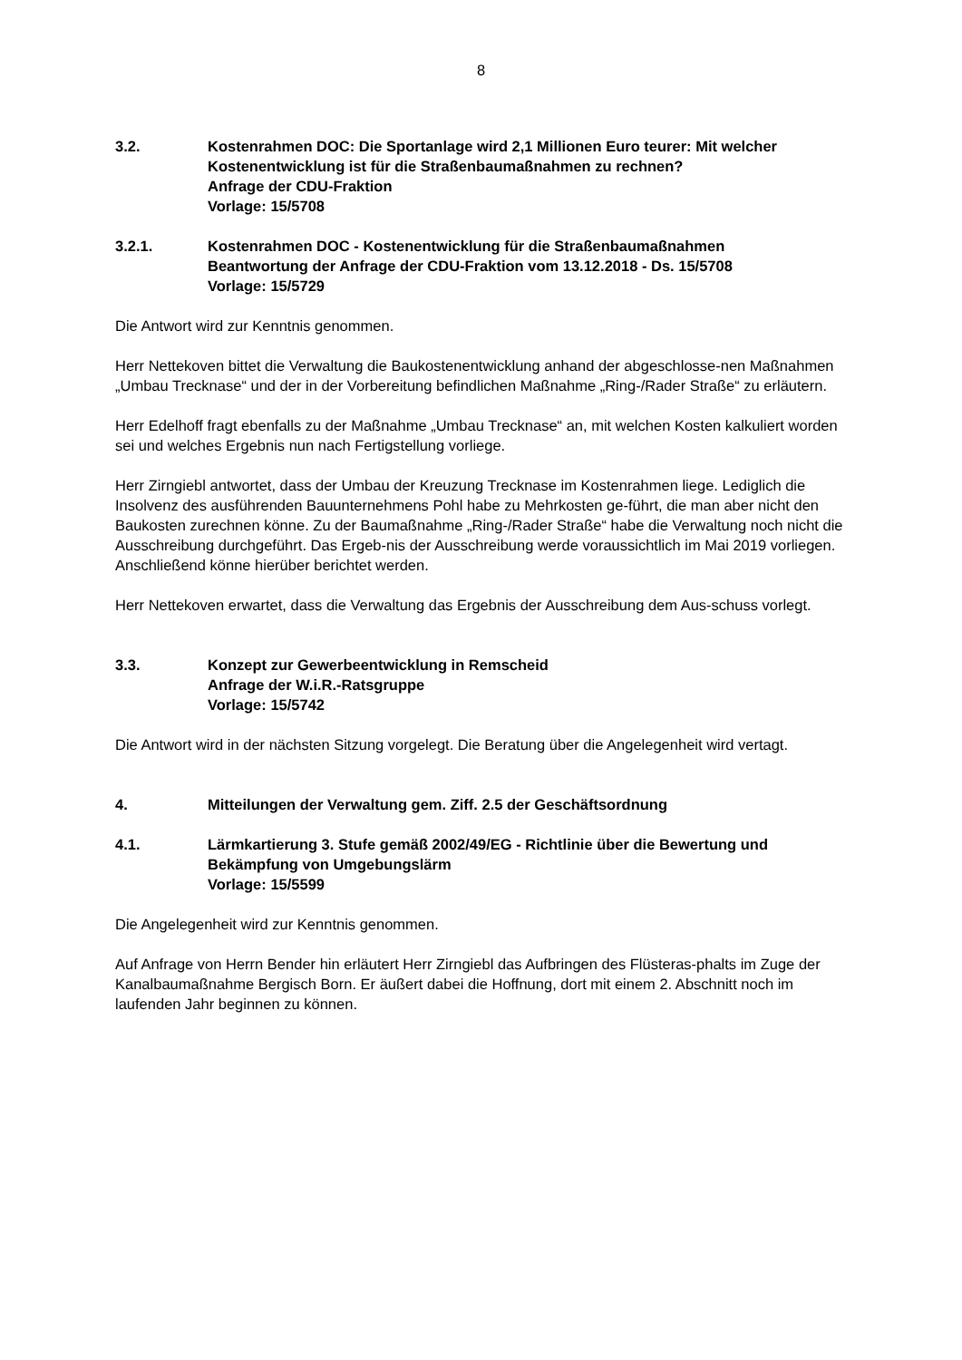8
3.2. Kostenrahmen DOC: Die Sportanlage wird 2,1 Millionen Euro teurer: Mit welcher Kostenentwicklung ist für die Straßenbaumaßnahmen zu rechnen?
Anfrage der CDU-Fraktion
Vorlage: 15/5708
3.2.1. Kostenrahmen DOC - Kostenentwicklung für die Straßenbaumaßnahmen
Beantwortung der Anfrage der CDU-Fraktion vom 13.12.2018 - Ds. 15/5708
Vorlage: 15/5729
Die Antwort wird zur Kenntnis genommen.
Herr Nettekoven bittet die Verwaltung die Baukostenentwicklung anhand der abgeschlosse-nen Maßnahmen „Umbau Trecknase“ und der in der Vorbereitung befindlichen Maßnahme „Ring-/Rader Straße“ zu erläutern.
Herr Edelhoff fragt ebenfalls zu der Maßnahme „Umbau Trecknase“ an, mit welchen Kosten kalkuliert worden sei und welches Ergebnis nun nach Fertigstellung vorliege.
Herr Zirngiebl antwortet, dass der Umbau der Kreuzung Trecknase im Kostenrahmen liege. Lediglich die Insolvenz des ausführenden Bauunternehmens Pohl habe zu Mehrkosten ge-führt, die man aber nicht den Baukosten zurechnen könne. Zu der Baumaßnahme „Ring-/Rader Straße“ habe die Verwaltung noch nicht die Ausschreibung durchgeführt. Das Ergeb-nis der Ausschreibung werde voraussichtlich im Mai 2019 vorliegen. Anschließend könne hierüber berichtet werden.
Herr Nettekoven erwartet, dass die Verwaltung das Ergebnis der Ausschreibung dem Aus-schuss vorlegt.
3.3. Konzept zur Gewerbeentwicklung in Remscheid
Anfrage der W.i.R.-Ratsgruppe
Vorlage: 15/5742
Die Antwort wird in der nächsten Sitzung vorgelegt. Die Beratung über die Angelegenheit wird vertagt.
4. Mitteilungen der Verwaltung gem. Ziff. 2.5 der Geschäftsordnung
4.1. Lärmkartierung 3. Stufe gemäß 2002/49/EG - Richtlinie über die Bewertung und Bekämpfung von Umgebungslärm
Vorlage: 15/5599
Die Angelegenheit wird zur Kenntnis genommen.
Auf Anfrage von Herrn Bender hin erläutert Herr Zirngiebl das Aufbringen des Flüsteras-phalts im Zuge der Kanalbaumaßnahme Bergisch Born. Er äußert dabei die Hoffnung, dort mit einem 2. Abschnitt noch im laufenden Jahr beginnen zu können.